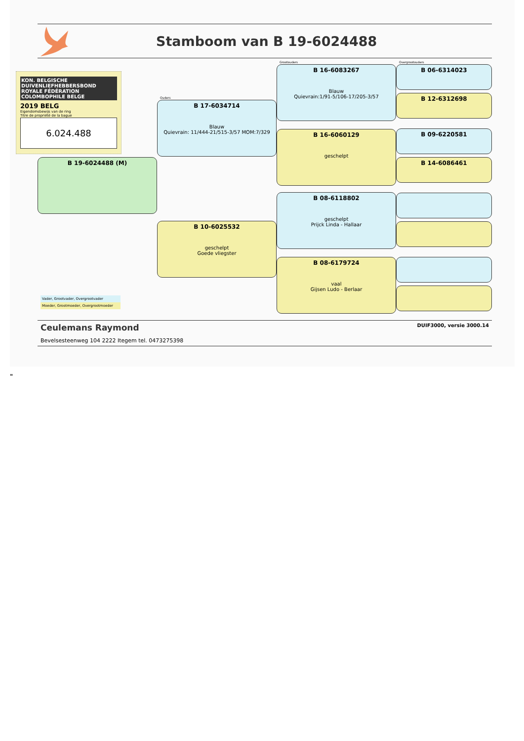Stamboom van B 19-6024488
KON. BELGISCHE DUIVENLIEFHEBBERSBOND
ROYALE FÉDÉRATION COLOMBOPHILE BELGE
2019 BELG
Eigendomsbewijs van de ring
Titre de propriété de la bague
6.024.488
B 19-6024488 (M)
Vader, Grootvader, Overgrootvader
Moeder, Grootmoeder, Overgrootmoeder
Ouders
B 17-6034714
Blauw
Quievrain: 11/444-21/515-3/57 MOM:7/329
B 10-6025532
geschelpt
Goede vliegster
Grootouders
B 16-6083267
Blauw
Quievrain:1/91-5/106-17/205-3/57
B 16-6060129
geschelpt
B 08-6118802
geschelpt
Prijck Linda - Hallaar
B 08-6179724
vaal
Gijsen Ludo - Berlaar
Overgrootouders
B 06-6314023
B 12-6312698
B 09-6220581
B 14-6086461
Ceulemans Raymond
Bevelsesteenweg 104 2222 Itegem tel. 0473275398
DUIF3000, versie 3000.14
"